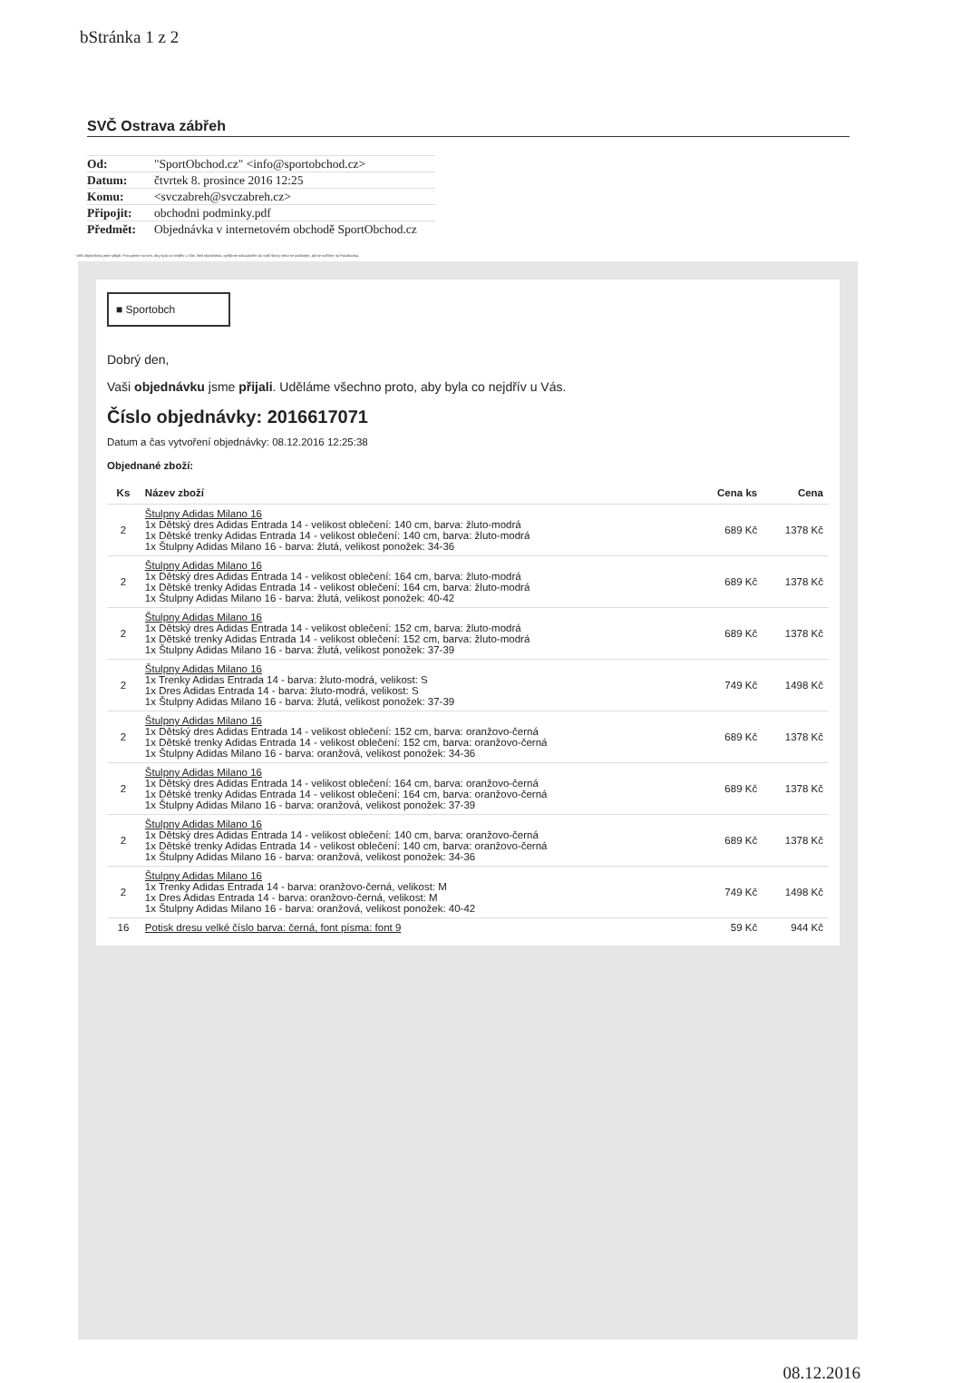bStránka 1 z 2
SVČ Ostrava zábřeh
| Od: | "SportObchod.cz" <info@sportobchod.cz> |
| Datum: | čtvrtek 8. prosince 2016 12:25 |
| Komu: | <svczabreh@svczabreh.cz> |
| Připojit: | obchodni podminky.pdf |
| Předmět: | Objednávka v internetovém obchodě SportObchod.cz |
Vaši objednávku jsme přijali. Pracujeme na tom, aby byla co nejdřív u Vás. Než objednávku vyřídíme nakoukněte do naší šatny nebo se podívejte, jak se tváříme na Facebooku.
■ Sportobch
Dobrý den,
Vaši objednávku jsme přijali. Uděláme všechno proto, aby byla co nejdřív u Vás.
Číslo objednávky: 2016617071
Datum a čas vytvoření objednávky: 08.12.2016 12:25:38
Objednané zboží:
| Ks | Název zboží | Cena ks | Cena |
| --- | --- | --- | --- |
| 2 | Štulpny Adidas Milano 16 1x Dětský dres Adidas Entrada 14 - velikost oblečení: 140 cm, barva: žluto-modrá 1x Dětské trenky Adidas Entrada 14 - velikost oblečení: 140 cm, barva: žluto-modrá 1x Štulpny Adidas Milano 16 - barva: žlutá, velikost ponožek: 34-36 | 689 Kč | 1378 Kč |
| 2 | Štulpny Adidas Milano 16 1x Dětský dres Adidas Entrada 14 - velikost oblečení: 164 cm, barva: žluto-modrá 1x Dětské trenky Adidas Entrada 14 - velikost oblečení: 164 cm, barva: žluto-modrá 1x Štulpny Adidas Milano 16 - barva: žlutá, velikost ponožek: 40-42 | 689 Kč | 1378 Kč |
| 2 | Štulpny Adidas Milano 16 1x Dětský dres Adidas Entrada 14 - velikost oblečení: 152 cm, barva: žluto-modrá 1x Dětské trenky Adidas Entrada 14 - velikost oblečení: 152 cm, barva: žluto-modrá 1x Štulpny Adidas Milano 16 - barva: žlutá, velikost ponožek: 37-39 | 689 Kč | 1378 Kč |
| 2 | Štulpny Adidas Milano 16 1x Trenky Adidas Entrada 14 - barva: žluto-modrá, velikost: S 1x Dres Adidas Entrada 14 - barva: žluto-modrá, velikost: S 1x Štulpny Adidas Milano 16 - barva: žlutá, velikost ponožek: 37-39 | 749 Kč | 1498 Kč |
| 2 | Štulpny Adidas Milano 16 1x Dětský dres Adidas Entrada 14 - velikost oblečení: 152 cm, barva: oranžovo-černá 1x Dětské trenky Adidas Entrada 14 - velikost oblečení: 152 cm, barva: oranžovo-černá 1x Štulpny Adidas Milano 16 - barva: oranžová, velikost ponožek: 34-36 | 689 Kč | 1378 Kč |
| 2 | Štulpny Adidas Milano 16 1x Dětský dres Adidas Entrada 14 - velikost oblečení: 164 cm, barva: oranžovo-černá 1x Dětské trenky Adidas Entrada 14 - velikost oblečení: 164 cm, barva: oranžovo-černá 1x Štulpny Adidas Milano 16 - barva: oranžová, velikost ponožek: 37-39 | 689 Kč | 1378 Kč |
| 2 | Štulpny Adidas Milano 16 1x Dětský dres Adidas Entrada 14 - velikost oblečení: 140 cm, barva: oranžovo-černá 1x Dětské trenky Adidas Entrada 14 - velikost oblečení: 140 cm, barva: oranžovo-černá 1x Štulpny Adidas Milano 16 - barva: oranžová, velikost ponožek: 34-36 | 689 Kč | 1378 Kč |
| 2 | Štulpny Adidas Milano 16 1x Trenky Adidas Entrada 14 - barva: oranžovo-černá, velikost: M 1x Dres Adidas Entrada 14 - barva: oranžovo-černá, velikost: M 1x Štulpny Adidas Milano 16 - barva: oranžová, velikost ponožek: 40-42 | 749 Kč | 1498 Kč |
| 16 | Potisk dresu velké číslo barva: černá, font písma: font 9 | 59 Kč | 944 Kč |
08.12.2016